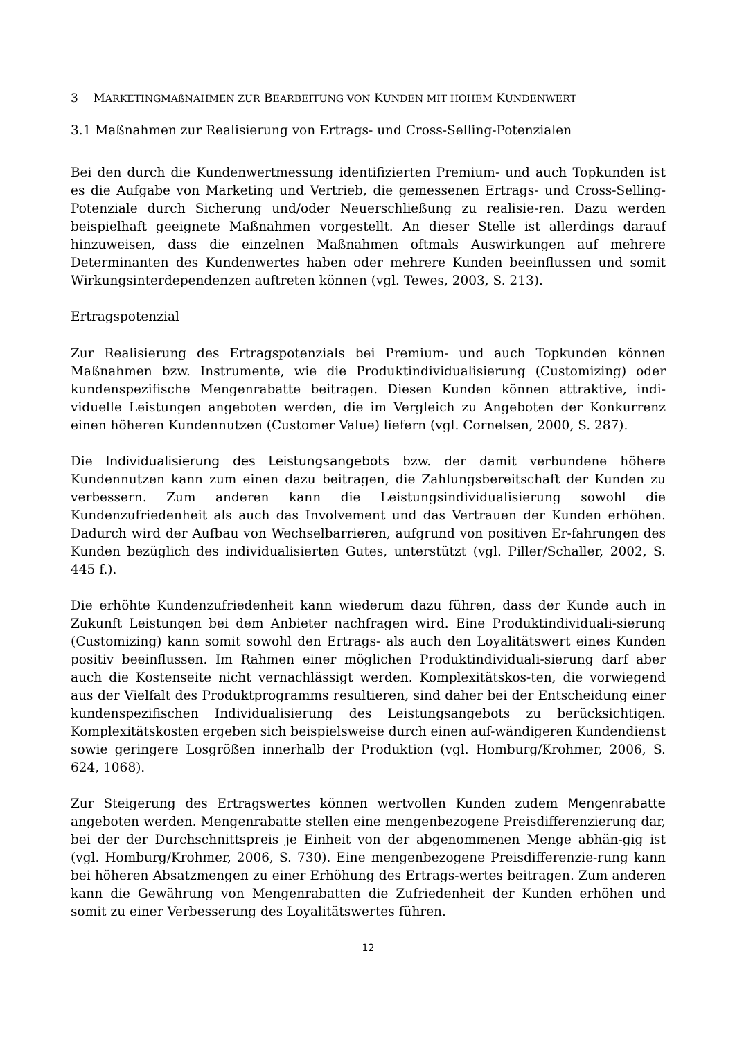3 MARKETINGMAßNAHMEN ZUR BEARBEITUNG VON KUNDEN MIT HOHEM KUNDENWERT
3.1 Maßnahmen zur Realisierung von Ertrags- und Cross-Selling-Potenzialen
Bei den durch die Kundenwertmessung identifizierten Premium- und auch Topkunden ist es die Aufgabe von Marketing und Vertrieb, die gemessenen Ertrags- und Cross-Selling-Potenziale durch Sicherung und/oder Neuerschließung zu realisie-ren. Dazu werden beispielhaft geeignete Maßnahmen vorgestellt. An dieser Stelle ist allerdings darauf hinzuweisen, dass die einzelnen Maßnahmen oftmals Auswirkungen auf mehrere Determinanten des Kundenwertes haben oder mehrere Kunden beeinflussen und somit Wirkungsinterdependenzen auftreten können (vgl. Tewes, 2003, S. 213).
Ertragspotenzial
Zur Realisierung des Ertragspotenzials bei Premium- und auch Topkunden können Maßnahmen bzw. Instrumente, wie die Produktindividualisierung (Customizing) oder kundenspezifische Mengenrabatte beitragen. Diesen Kunden können attraktive, indi-viduelle Leistungen angeboten werden, die im Vergleich zu Angeboten der Konkurrenz einen höheren Kundennutzen (Customer Value) liefern (vgl. Cornelsen, 2000, S. 287).
Die Individualisierung des Leistungsangebots bzw. der damit verbundene höhere Kundennutzen kann zum einen dazu beitragen, die Zahlungsbereitschaft der Kunden zu verbessern. Zum anderen kann die Leistungsindividualisierung sowohl die Kundenzufriedenheit als auch das Involvement und das Vertrauen der Kunden erhöhen. Dadurch wird der Aufbau von Wechselbarrieren, aufgrund von positiven Er-fahrungen des Kunden bezüglich des individualisierten Gutes, unterstützt (vgl. Piller/Schaller, 2002, S. 445 f.).
Die erhöhte Kundenzufriedenheit kann wiederum dazu führen, dass der Kunde auch in Zukunft Leistungen bei dem Anbieter nachfragen wird. Eine Produktindividuali-sierung (Customizing) kann somit sowohl den Ertrags- als auch den Loyalitätswert eines Kunden positiv beeinflussen. Im Rahmen einer möglichen Produktindividuali-sierung darf aber auch die Kostenseite nicht vernachlässigt werden. Komplexitätskos-ten, die vorwiegend aus der Vielfalt des Produktprogramms resultieren, sind daher bei der Entscheidung einer kundenspezifischen Individualisierung des Leistungsangebots zu berücksichtigen. Komplexitätskosten ergeben sich beispielsweise durch einen auf-wändigeren Kundendienst sowie geringere Losgrößen innerhalb der Produktion (vgl. Homburg/Krohmer, 2006, S. 624, 1068).
Zur Steigerung des Ertragswertes können wertvollen Kunden zudem Mengenrabatte angeboten werden. Mengenrabatte stellen eine mengenbezogene Preisdifferenzierung dar, bei der der Durchschnittspreis je Einheit von der abgenommenen Menge abhän-gig ist (vgl. Homburg/Krohmer, 2006, S. 730). Eine mengenbezogene Preisdifferenzie-rung kann bei höheren Absatzmengen zu einer Erhöhung des Ertrags-wertes beitragen. Zum anderen kann die Gewährung von Mengenrabatten die Zufriedenheit der Kunden erhöhen und somit zu einer Verbesserung des Loyalitätswertes führen.
12